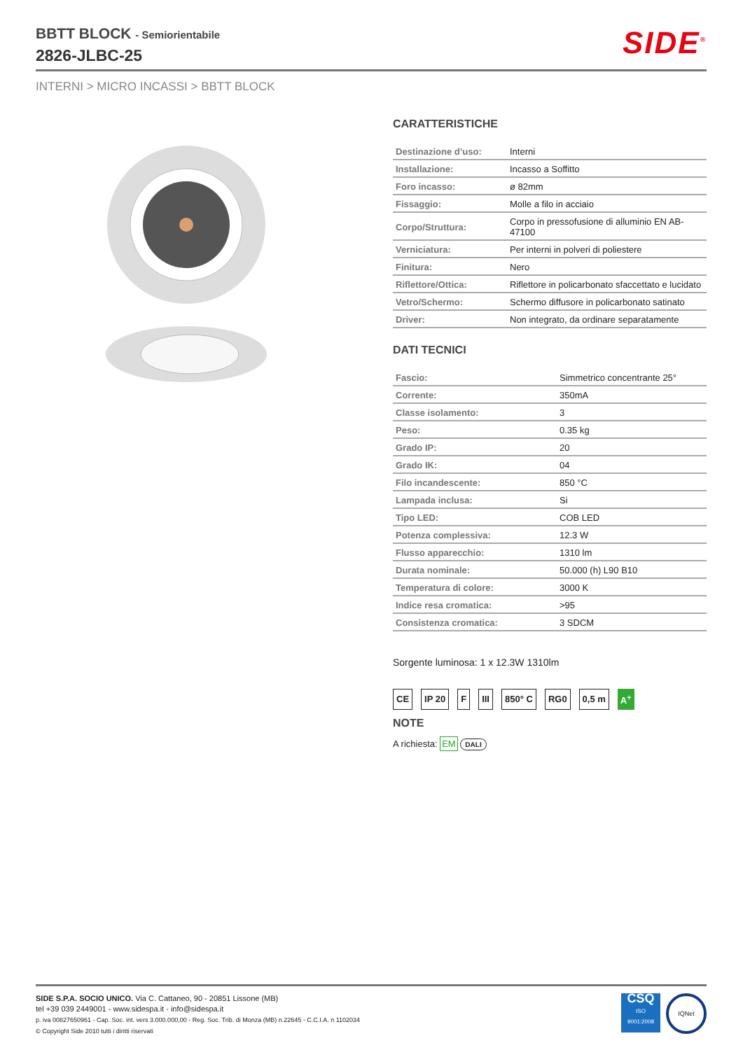BBTT BLOCK - Semiorientabile
2826-JLBC-25
SIDE<sup>®</sup>
INTERNI > MICRO INCASSI > BBTT BLOCK
CARATTERISTICHE
| Destinazione d’uso: | Interni |
| Installazione: | Incasso a Soffitto |
| Foro incasso: | ø 82mm |
| Fissaggio: | Molle a filo in acciaio |
| Corpo/Struttura: | Corpo in pressofusione di alluminio EN AB-47100 |
| Verniciatura: | Per interni in polveri di poliestere |
| Finitura: | Nero |
| Riflettore/Ottica: | Riflettore in policarbonato sfaccettato e lucidato |
| Vetro/Schermo: | Schermo diffusore in policarbonato satinato |
| Driver: | Non integrato, da ordinare separatamente |
DATI TECNICI
| Fascio: | Simmetrico concentrante 25° |
| Corrente: | 350mA |
| Classe isolamento: | 3 |
| Peso: | 0.35 kg |
| Grado IP: | 20 |
| Grado IK: | 04 |
| Filo incandescente: | 850 °C |
| Lampada inclusa: | Si |
| Tipo LED: | COB LED |
| Potenza complessiva: | 12.3 W |
| Flusso apparecchio: | 1310 lm |
| Durata nominale: | 50.000 (h) L90 B10 |
| Temperatura di colore: | 3000 K |
| Indice resa cromatica: | >95 |
| Consistenza cromatica: | 3 SDCM |
Sorgente luminosa: 1 x 12.3W 1310lm
CE IP 20 F III 850° C RG0 0,5 m A<sup>+</sup>
NOTE
A richiesta: EM DALI
SIDE S.P.A. SOCIO UNICO. Via C. Cattaneo, 90 - 20851 Lissone (MB)
tel +39 039 2449001 - www.sidespa.it - info@sidespa.it
p. iva 00827650961 - Cap. Soc. int. vers 3.000.000,00 - Reg. Soc. Trib. di Monza (MB) n.22645 - C.C.I.A. n 1102034
© Copyright Side 2010 tutti i diritti riservati
CSQ
ISO
9001:2008
IQNet